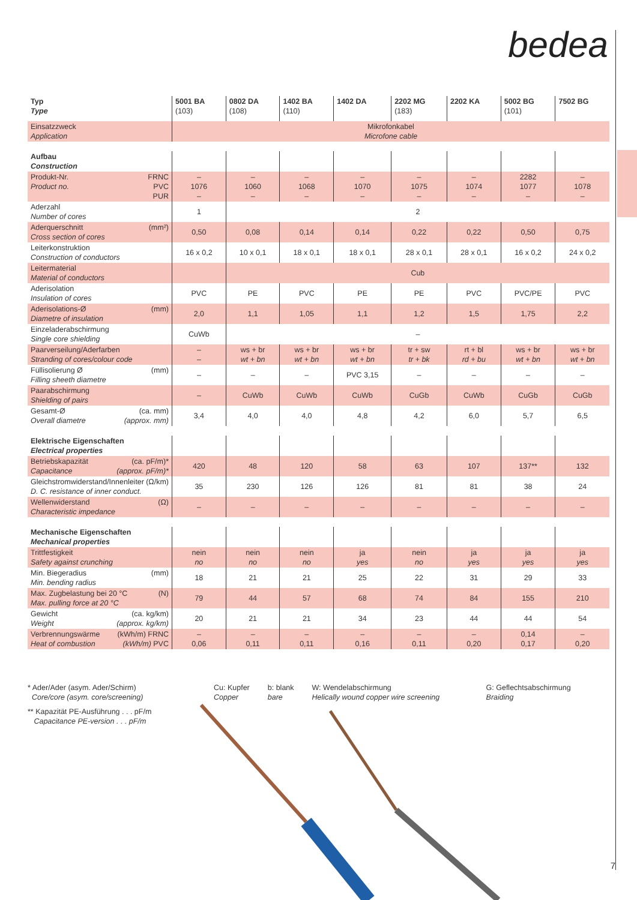bedea
| Typ Type | 5001 BA (103) | 0802 DA (108) | 1402 BA (110) | 1402 DA | 2202 MG (183) | 2202 KA | 5002 BG (101) | 7502 BG |
| --- | --- | --- | --- | --- | --- | --- | --- | --- |
| Einsatzzweck Application | Mikrofonkabel Microfone cable | | | | | | | |
| Aufbau Construction | | | | | | | | |
| FRNC PVC PUR Produkt-Nr. Product no. | – 1076 – | – 1060 – | – 1068 – | – 1070 – | – 1075 – | – 1074 – | 2282 1077 – | – 1078 – |
| Aderzahl Number of cores | 1 | 2 | | | | | | |
| (mm²) Aderquerschnitt Cross section of cores | 0,50 | 0,08 | 0,14 | 0,14 | 0,22 | 0,22 | 0,50 | 0,75 |
| Leiterkonstruktion Construction of conductors | 16 x 0,2 | 10 x 0,1 | 18 x 0,1 | 18 x 0,1 | 28 x 0,1 | 28 x 0,1 | 16 x 0,2 | 24 x 0,2 |
| Leitermaterial Material of conductors | | Cub | | | | | | |
| Aderisolation Insulation of cores | PVC | PE | PVC | PE | PE | PVC | PVC/PE | PVC |
| (mm) Aderisolations-Ø Diametre of insulation | 2,0 | 1,1 | 1,05 | 1,1 | 1,2 | 1,5 | 1,75 | 2,2 |
| Einzeladerabschirmung Single core shielding | CuWb | – | | | | | | |
| Paarverseilung/Aderfarben Stranding of cores/colour code | – – | ws + br wt + bn | ws + br wt + bn | ws + br wt + bn | tr + sw tr + bk | rt + bl rd + bu | ws + br wt + bn | ws + br wt + bn |
| (mm) Füllisolierung Ø Filling sheeth diametre | – | – | – | PVC 3,15 | – | – | – | – |
| Paarabschirmung Shielding of pairs | – | CuWb | CuWb | CuWb | CuGb | CuWb | CuGb | CuGb |
| (ca. mm) (approx. mm) Gesamt-Ø Overall diametre | 3,4 | 4,0 | 4,0 | 4,8 | 4,2 | 6,0 | 5,7 | 6,5 |
| Elektrische Eigenschaften Electrical properties | | | | | | | | |
| (ca. pF/m)* (approx. pF/m)* Betriebskapazität Capacitance | 420 | 48 | 120 | 58 | 63 | 107 | 137** | 132 |
| (Ω/km) Gleichstromwiderstand/Innenleiter D. C. resistance of inner conduct. | 35 | 230 | 126 | 126 | 81 | 81 | 38 | 24 |
| (Ω) Wellenwiderstand Characteristic impedance | – | – | – | – | – | – | – | – |
| Mechanische Eigenschaften Mechanical properties | | | | | | | | |
| Trittfestigkeit Safety against crunching | nein no | nein no | nein no | ja yes | nein no | ja yes | ja yes | ja yes |
| (mm) Min. Biegeradius Min. bending radius | 18 | 21 | 21 | 25 | 22 | 31 | 29 | 33 |
| (N) Max. Zugbelastung bei 20 °C Max. pulling force at 20 °C | 79 | 44 | 57 | 68 | 74 | 84 | 155 | 210 |
| (ca. kg/km) (approx. kg/km) Gewicht Weight | 20 | 21 | 21 | 34 | 23 | 44 | 44 | 54 |
| (kWh/m) FRNC (kWh/m) PVC Verbrennungswärme Heat of combustion | – 0,06 | – 0,11 | – 0,11 | – 0,16 | – 0,11 | – 0,20 | 0,14 0,17 | – 0,20 |
* Ader/Ader (asym. Ader/Schirm)
Core/core (asym. core/screening)
Cu: Kupfer
Copper
b: blank
bare
W: Wendelabschirmung
Helically wound copper wire screening
G: Geflechtsabschirmung
Braiding
** Kapazität PE-Ausführung . . . pF/m
Capacitance PE-version . . . pF/m
7